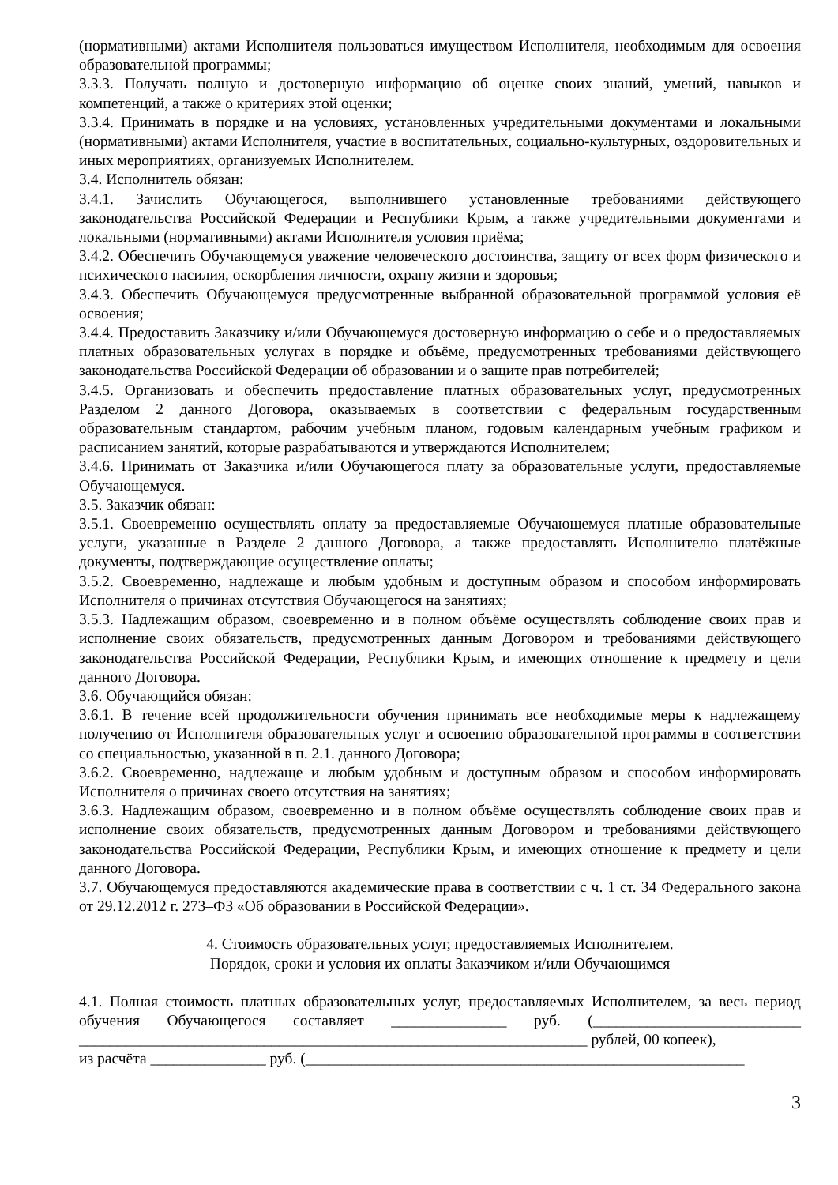(нормативными) актами Исполнителя пользоваться имуществом Исполнителя, необходимым для освоения образовательной программы;
3.3.3. Получать полную и достоверную информацию об оценке своих знаний, умений, навыков и компетенций, а также о критериях этой оценки;
3.3.4. Принимать в порядке и на условиях, установленных учредительными документами и локальными (нормативными) актами Исполнителя, участие в воспитательных, социально-культурных, оздоровительных и иных мероприятиях, организуемых Исполнителем.
3.4. Исполнитель обязан:
3.4.1. Зачислить Обучающегося, выполнившего установленные требованиями действующего законодательства Российской Федерации и Республики Крым, а также учредительными документами и локальными (нормативными) актами Исполнителя условия приёма;
3.4.2. Обеспечить Обучающемуся уважение человеческого достоинства, защиту от всех форм физического и психического насилия, оскорбления личности, охрану жизни и здоровья;
3.4.3. Обеспечить Обучающемуся предусмотренные выбранной образовательной программой условия её освоения;
3.4.4. Предоставить Заказчику и/или Обучающемуся достоверную информацию о себе и о предоставляемых платных образовательных услугах в порядке и объёме, предусмотренных требованиями действующего законодательства Российской Федерации об образовании и о защите прав потребителей;
3.4.5. Организовать и обеспечить предоставление платных образовательных услуг, предусмотренных Разделом 2 данного Договора, оказываемых в соответствии с федеральным государственным образовательным стандартом, рабочим учебным планом, годовым календарным учебным графиком и расписанием занятий, которые разрабатываются и утверждаются Исполнителем;
3.4.6. Принимать от Заказчика и/или Обучающегося плату за образовательные услуги, предоставляемые Обучающемуся.
3.5. Заказчик обязан:
3.5.1. Своевременно осуществлять оплату за предоставляемые Обучающемуся платные образовательные услуги, указанные в Разделе 2 данного Договора, а также предоставлять Исполнителю платёжные документы, подтверждающие осуществление оплаты;
3.5.2. Своевременно, надлежаще и любым удобным и доступным образом и способом информировать Исполнителя о причинах отсутствия Обучающегося на занятиях;
3.5.3. Надлежащим образом, своевременно и в полном объёме осуществлять соблюдение своих прав и исполнение своих обязательств, предусмотренных данным Договором и требованиями действующего законодательства Российской Федерации, Республики Крым, и имеющих отношение к предмету и цели данного Договора.
3.6. Обучающийся обязан:
3.6.1. В течение всей продолжительности обучения принимать все необходимые меры к надлежащему получению от Исполнителя образовательных услуг и освоению образовательной программы в соответствии со специальностью, указанной в п. 2.1. данного Договора;
3.6.2. Своевременно, надлежаще и любым удобным и доступным образом и способом информировать Исполнителя о причинах своего отсутствия на занятиях;
3.6.3. Надлежащим образом, своевременно и в полном объёме осуществлять соблюдение своих прав и исполнение своих обязательств, предусмотренных данным Договором и требованиями действующего законодательства Российской Федерации, Республики Крым, и имеющих отношение к предмету и цели данного Договора.
3.7. Обучающемуся предоставляются академические права в соответствии с ч. 1 ст. 34 Федерального закона от 29.12.2012 г. 273–ФЗ «Об образовании в Российской Федерации».
4. Стоимость образовательных услуг, предоставляемых Исполнителем.
Порядок, сроки и условия их оплаты Заказчиком и/или Обучающимся
4.1. Полная стоимость платных образовательных услуг, предоставляемых Исполнителем, за весь период обучения Обучающегося составляет _______________ руб. (___________________________ __________________________________________________________________ рублей, 00 копеек),
из расчёта _______________ руб. (_________________________________________________________
3